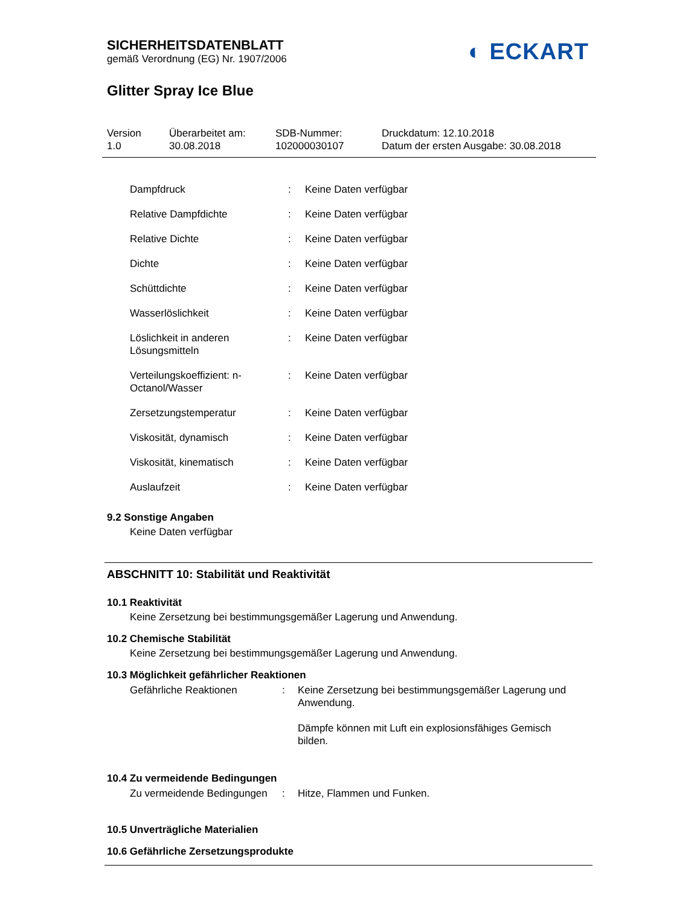◐ ECKART
SICHERHEITSDATENBLATT
gemäß Verordnung (EG) Nr. 1907/2006
Glitter Spray Ice Blue
Version
1.0
Überarbeitet am:
30.08.2018
SDB-Nummer:
102000030107
Druckdatum: 12.10.2018
Datum der ersten Ausgabe: 30.08.2018
| Dampfdruck | : | Keine Daten verfügbar |
| Relative Dampfdichte | : | Keine Daten verfügbar |
| Relative Dichte | : | Keine Daten verfügbar |
| Dichte | : | Keine Daten verfügbar |
| Schüttdichte | : | Keine Daten verfügbar |
| Wasserlöslichkeit | : | Keine Daten verfügbar |
| Löslichkeit in anderen Lösungsmitteln | : | Keine Daten verfügbar |
| Verteilungskoeffizient: n-Octanol/Wasser | : | Keine Daten verfügbar |
| Zersetzungstemperatur | : | Keine Daten verfügbar |
| Viskosität, dynamisch | : | Keine Daten verfügbar |
| Viskosität, kinematisch | : | Keine Daten verfügbar |
| Auslaufzeit | : | Keine Daten verfügbar |
9.2 Sonstige Angaben
Keine Daten verfügbar
ABSCHNITT 10: Stabilität und Reaktivität
10.1 Reaktivität
Keine Zersetzung bei bestimmungsgemäßer Lagerung und Anwendung.
10.2 Chemische Stabilität
Keine Zersetzung bei bestimmungsgemäßer Lagerung und Anwendung.
10.3 Möglichkeit gefährlicher Reaktionen
| Gefährliche Reaktionen | : | Keine Zersetzung bei bestimmungsgemäßer Lagerung und Anwendung. Dämpfe können mit Luft ein explosionsfähiges Gemisch bilden. |
10.4 Zu vermeidende Bedingungen
| Zu vermeidende Bedingungen | : | Hitze, Flammen und Funken. |
10.5 Unverträgliche Materialien
10.6 Gefährliche Zersetzungsprodukte